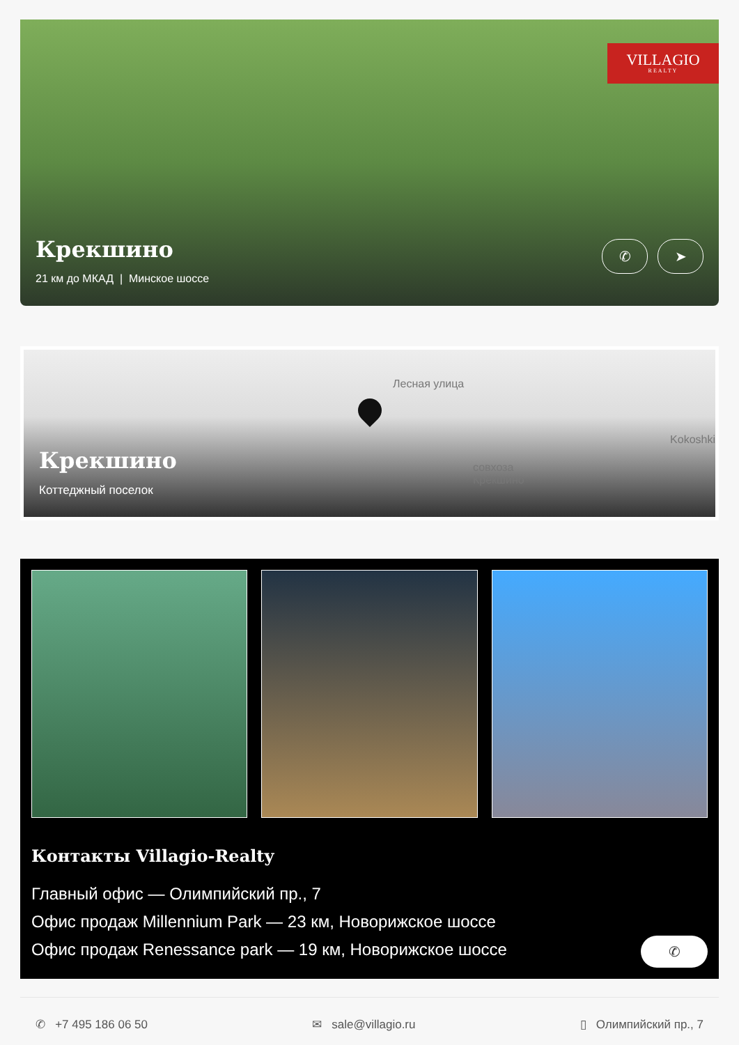VILLAGIO
REALTY
Крекшино
21 км до МКАД | Минское шоссе
✆ ➤
Лесная улица
Kokoshki
совхоза
Крёкшино
Крекшино
Коттеджный поселок
Контакты Villagio-Realty
Главный офис — Олимпийский пр., 7
Офис продаж Millennium Park — 23 км, Новорижское шоссе
Офис продаж Renessance park — 19 км, Новорижское шоссе
✆
✆ +7 495 186 06 50 ✉ sale@villagio.ru ▯ Олимпийский пр., 7